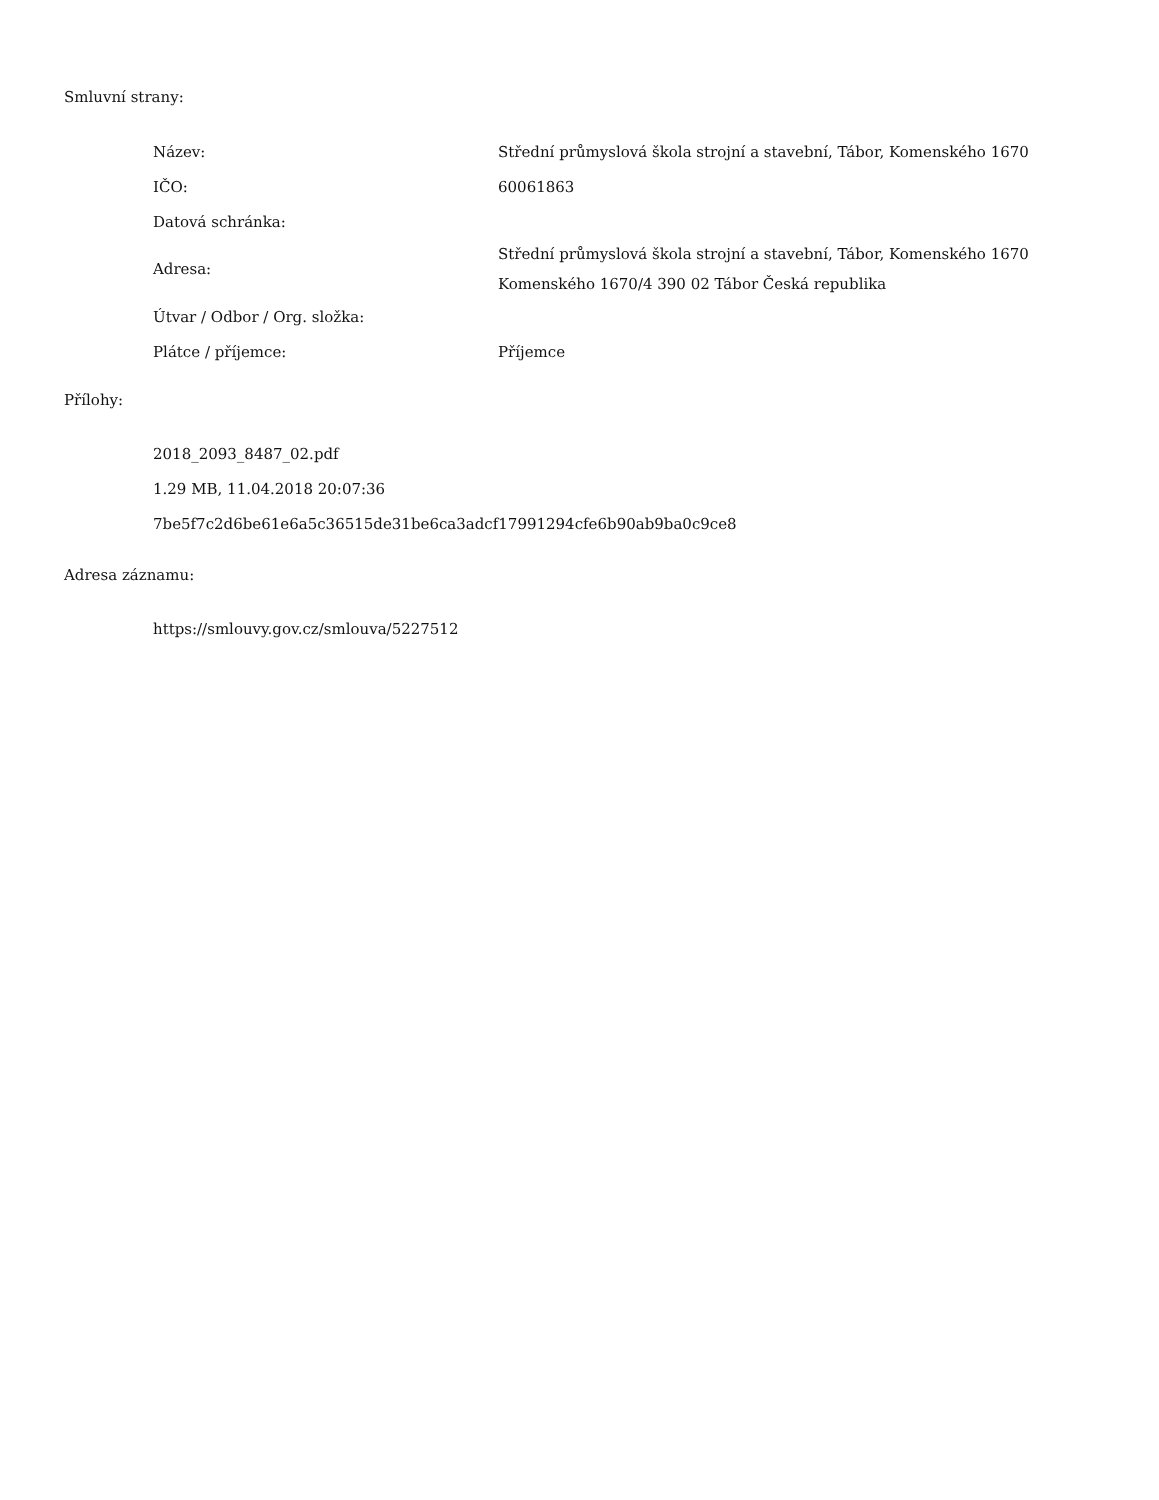Smluvní strany:
| Název: | Střední průmyslová škola strojní a stavební, Tábor, Komenského 1670 |
| IČO: | 60061863 |
| Datová schránka: | |
| Adresa: | Střední průmyslová škola strojní a stavební, Tábor, Komenského 1670 Komenského 1670/4 390 02 Tábor Česká republika |
| Útvar / Odbor / Org. složka: | |
| Plátce / příjemce: | Příjemce |
Přílohy:
2018_2093_8487_02.pdf
1.29 MB, 11.04.2018 20:07:36
7be5f7c2d6be61e6a5c36515de31be6ca3adcf17991294cfe6b90ab9ba0c9ce8
Adresa záznamu:
https://smlouvy.gov.cz/smlouva/5227512